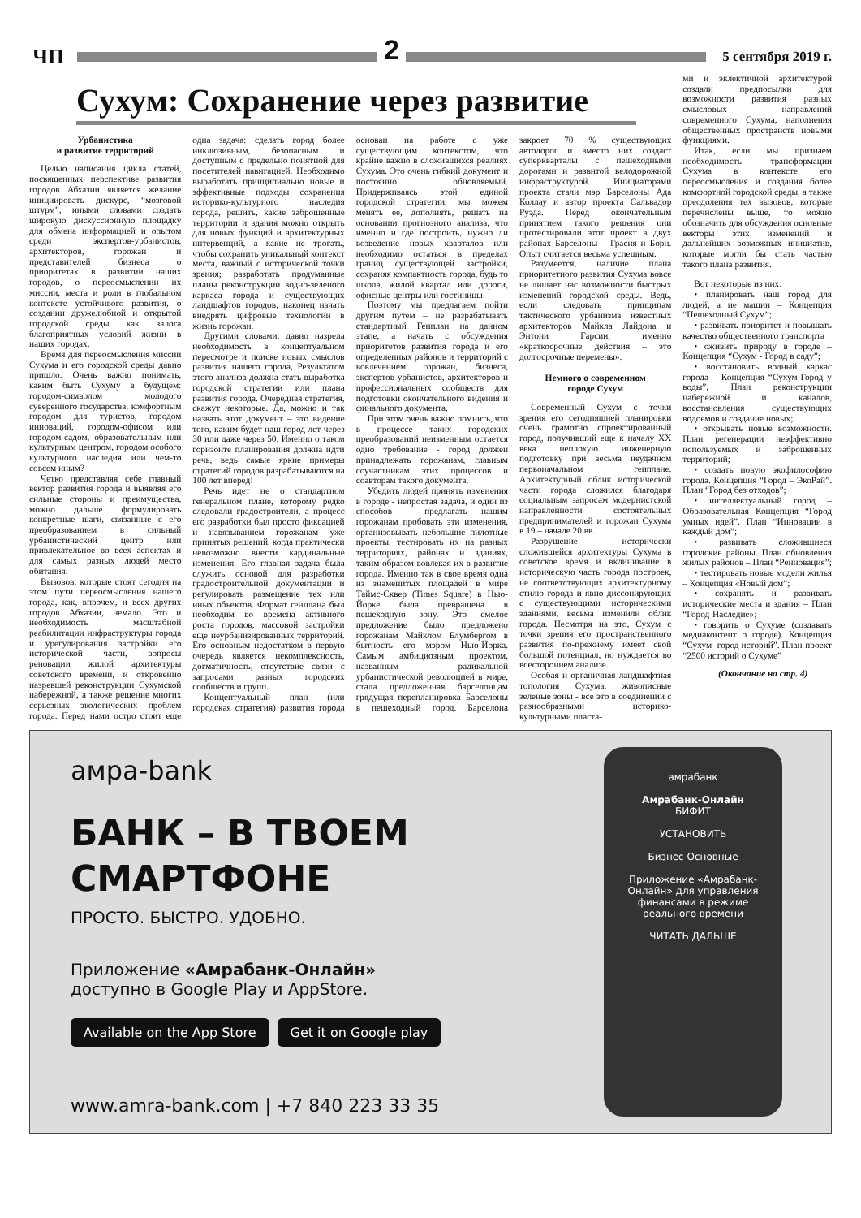ЧП
2
5 сентября 2019 г.
Сухум: Сохранение через развитие
Урбанистика
и развитие территорий
Целью написания цикла статей, посвященных перспективе развития городов Абхазии является желание инициировать дискурс, “мозговой штурм”, иными словами создать широкую дискуссионную площадку для обмена информацией и опытом среди экспертов-урбанистов, архитекторов, горожан и представителей бизнеса о приоритетах в развитии наших городов, о переосмыслении их миссии, места и роли в глобальном контексте устойчивого развития, о создании дружелюбной и открытой городской среды как залога благоприятных условий жизни в наших городах.
Время для переосмысления миссии Сухума и его городской среды давно пришло. Очень важно понимать, каким быть Сухуму в будущем: городом-символом молодого суверенного государства, комфортным городом для туристов, городом инноваций, городом-офисом или городом-садом, образовательным или культурным центром, городом особого культурного наследия или чем-то совсем иным?
Четко представляя себе главный вектор развития города и выявляя его сильные стороны и преимущества, можно дальше формулировать конкретные шаги, связанные с его преобразованием в сильный урбанистический центр или привлекательное во всех аспектах и для самых разных людей место обитания.
Вызовов, которые стоят сегодня на этом пути переосмысления нашего города, как, впрочем, и всех других городов Абхазии, немало. Это и необходимость масштабной реабилитации инфраструктуры города и урегулирования застройки его исторической части, вопросы реновации жилой архитектуры советского времени, и откровенно назревшей реконструкции Сухумской набережной, а также решение многих серьезных экологических проблем города. Перед нами остро стоит еще одна задача: сделать город более инклюзивным, безопасным и доступным с предельно понятной для посетителей навигацией. Необходимо выработать принципиально новые и эффективные подходы сохранения историко-культурного наследия города, решить, какие заброшенные территории и здания можно открыть для новых функций и архитектурных интервенций, а какие не трогать, чтобы сохранить уникальный контекст места, важный с исторической точки зрения; разработать продуманные планы реконструкции водно-зеленого каркаса города и существующих ландшафтов городов; наконец начать внедрять цифровые технологии в жизнь горожан.
Другими словами, давно назрела необходимость в концептуальном пересмотре и поиске новых смыслов развития нашего города, Результатом этого анализа должна стать выработка городской стратегии или плана развития города. Очередная стратегия, скажут некоторые. Да, можно и так назвать этот документ – это видение того, каким будет наш город лет через 30 или даже через 50. Именно о таком горизонте планирования должна идти речь, ведь самые яркие примеры стратегий городов разрабатываются на 100 лет вперед!
Речь идет не о стандартном генеральном плане, которому редко следовали градостроители, а процесс его разработки был просто фиксацией и навязыванием горожанам уже принятых решений, когда практически невозможно внести кардинальные изменения. Его главная задача была служить основой для разработки градостроительной документации и регулировать размещение тех или иных объектов. Формат генплана был необходим во времена активного роста городов, массовой застройки еще неурбанизированных территорий. Его основным недостатком в первую очередь является некомплексность, догматичность, отсутствие связи с запросами разных городских сообществ и групп.
Концептуальный план (или городская стратегия) развития города основан на работе с уже существующим контекстом, что крайне важно в сложившихся реалиях Сухума. Это очень гибкий документ и постоянно обновляемый. Придерживаясь этой единой городской стратегии, мы можем менять ее, дополнять, решать на основании прогнозного анализа, что именно и где построить, нужно ли возведение новых кварталов или необходимо остаться в пределах границ существующей застройки, сохраняя компактность города, будь то школа, жилой квартал или дороги, офисные центры или гостиницы.
Поэтому мы предлагаем пойти другим путем – не разрабатывать стандартный Генплан на данном этапе, а начать с обсуждения приоритетов развития города и его определенных районов и территорий с вовлечением горожан, бизнеса, экспертов-урбанистов, архитекторов и профессиональных сообществ для подготовки окончательного видения и финального документа.
При этом очень важно помнить, что в процессе таких городских преобразований неизменным остается одно требование - город должен принадлежать горожанам, главным соучастникам этих процессов и соавторам такого документа.
Убедить людей принять изменения в городе - непростая задача, и один из способов – предлагать нашим горожанам пробовать эти изменения, организовывать небольшие пилотные проекты, тестировать их на разных территориях, районах и зданиях, таким образом вовлекая их в развитие города. Именно так в свое время одна из знаменитых площадей в мире Таймс-Сквер (Times Square) в Нью-Йорке была превращена в пешеходную зону. Это смелое предложение было предложено горожанам Майклом Блумбергом в бытность его мэром Нью-Йорка. Самым амбициозным проектом, названным радикальной урбанистической революцией в мире, стала предложенная барселонцам грядущая перепланировка Барселоны в пешеходный город. Барселона закроет 70 % существующих автодорог и вместо них создаст суперкварталы с пешеходными дорогами и развитой велодорожной инфраструктурой. Инициаторами проекта стали мэр Барселоны Ада Коллау и автор проекта Сальвадор Руэда. Перед окончательным принятием такого решения они протестировали этот проект в двух районах Барселоны – Грасия и Борн. Опыт считается весьма успешным.
Разумеется, наличие плана приоритетного развития Сухума вовсе не лишает нас возможности быстрых изменений городской среды. Ведь, если следовать принципам тактического урбанизма известных архитекторов Майкла Лайдона и Энтони Гарсии, именно «краткосрочные действия – это долгосрочные перемены».
Немного о современном
городе Сухум
Современный Сухум с точки зрения его сегодняшней планировки очень грамотно спроектированный город, получивший еще к началу XX века неплохую инженерную подготовку при весьма неудачном первоначальном генплане. Архитектурный облик исторической части города сложился благодаря социальным запросам модернистской направленности состоятельных предпринимателей и горожан Сухума в 19 – начале 20 вв.
Разрушение исторически сложившейся архитектуры Сухума в советское время и вклинивание в историческую часть города построек, не соответствующих архитектурному стилю города и явно диссонирующих с существующими историческими зданиями, весьма изменили облик города. Несмотря на это, Сухум с точки зрения его пространственного развития по-прежнему имеет свой большой потенциал, но нуждается во всестороннем анализе.
Особая и органичная ландшафтная топология Сухума, живописные зеленые зоны - все это в соединении с разнообразными историко-культурными пласта-
ми и эклектичной архитектурой создали предпосылки для возможности развития разных смысловых направлений современного Сухума, наполнения общественных пространств новыми функциями.
Итак, если мы признаем необходимость трансформации Сухума в контексте его переосмысления и создания более комфортной городской среды, а также преодоления тех вызовов, которые перечислены выше, то можно обозначить для обсуждения основные векторы этих изменений и дальнейших возможных инициатив, которые могли бы стать частью такого плана развития.
Вот некоторые из них:
• планировать наш город для людей, а не машин – Концепция “Пешеходный Сухум”;
• развивать приоритет и повышать качество общественного транспорта
• оживить природу в городе – Концепция “Сухум - Город в саду”;
• восстановить водный каркас города – Концепция “Сухум-Город у воды”, План реконструкции набережной и каналов, восстановления существующих водоемов и создание новых;
• открывать новые возможности. План регенерации неэффективно используемых и заброшенных территорий;
• создать новую экофилософию города. Концепция “Город – ЭкоРай”. План “Город без отходов”;
• интеллектуальный город – Образовательная Концепция “Город умных идей”. План “Инновации в каждый дом”;
• развивать сложившиеся городские районы. План обновления жилых районов – План “Ренновация”;
• тестировать новые модели жилья – Концепция «Новый дом”;
• сохранять и развивать исторические места и здания – План “Город-Наследие»;
• говорить о Сухуме (создавать медиаконтент о городе). Концепция “Сухум- город историй”. План-проект “2500 историй о Сухуме”
(Окончание на стр. 4)
амра-bank
БАНК – В ТВОЕМ
СМАРТФОНЕ
ПРОСТО. БЫСТРО. УДОБНО.
Приложение «Амрабанк-Онлайн»
доступно в Google Play и AppStore.
Available on the App Store Get it on Google play
www.amra-bank.com | +7 840 223 33 35
амрабанк
Амрабанк-Онлайн
БИФИТ
УСТАНОВИТЬ
Бизнес Основные
Приложение «Амрабанк-Онлайн» для управления финансами в режиме реального времени
ЧИТАТЬ ДАЛЬШЕ